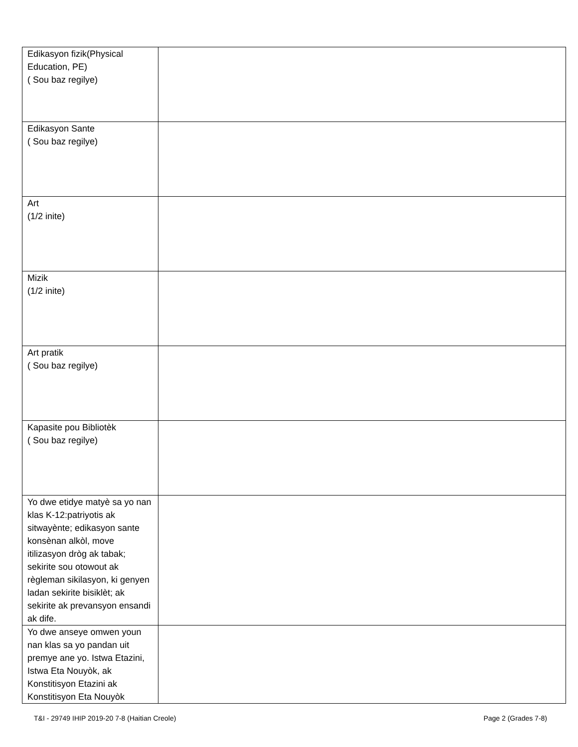| Edikasyon fizik(Physical Education, PE) ( Sou baz regilye) | |
| Edikasyon Sante ( Sou baz regilye) | |
| Art (1/2 inite) | |
| Mizik (1/2 inite) | |
| Art pratik ( Sou baz regilye) | |
| Kapasite pou Bibliotèk ( Sou baz regilye) | |
| Yo dwe etidye matyè sa yo nan klas K-12:patriyotis ak sitwayènte; edikasyon sante konsènan alkòl, move itilizasyon dròg ak tabak; sekirite sou otowout ak règleman sikilasyon, ki genyen ladan sekirite bisiklèt; ak sekirite ak prevansyon ensandi ak dife. | |
| Yo dwe anseye omwen youn nan klas sa yo pandan uit premye ane yo. Istwa Etazini, Istwa Eta Nouyòk, ak Konstitisyon Etazini ak Konstitisyon Eta Nouyòk | |
T&I - 29749 IHIP 2019-20 7-8 (Haitian Creole) Page 2 (Grades 7-8)